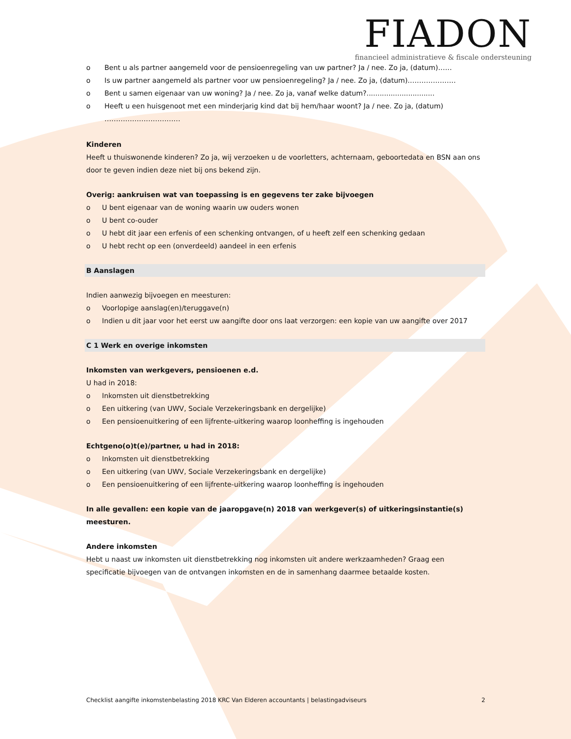FIADON
financieel administratieve & fiscale ondersteuning
o Bent u als partner aangemeld voor de pensioenregeling van uw partner? Ja / nee. Zo ja, (datum)……
o Is uw partner aangemeld als partner voor uw pensioenregeling? Ja / nee. Zo ja, (datum)…………………
o Bent u samen eigenaar van uw woning? Ja / nee. Zo ja, vanaf welke datum?...............................
o Heeft u een huisgenoot met een minderjarig kind dat bij hem/haar woont? Ja / nee. Zo ja, (datum) ……………………………
Kinderen
Heeft u thuiswonende kinderen? Zo ja, wij verzoeken u de voorletters, achternaam, geboortedata en BSN aan ons door te geven indien deze niet bij ons bekend zijn.
Overig: aankruisen wat van toepassing is en gegevens ter zake bijvoegen
o U bent eigenaar van de woning waarin uw ouders wonen
o U bent co-ouder
o U hebt dit jaar een erfenis of een schenking ontvangen, of u heeft zelf een schenking gedaan
o U hebt recht op een (onverdeeld) aandeel in een erfenis
B Aanslagen
Indien aanwezig bijvoegen en meesturen:
o Voorlopige aanslag(en)/teruggave(n)
o Indien u dit jaar voor het eerst uw aangifte door ons laat verzorgen: een kopie van uw aangifte over 2017
C 1 Werk en overige inkomsten
Inkomsten van werkgevers, pensioenen e.d.
U had in 2018:
o Inkomsten uit dienstbetrekking
o Een uitkering (van UWV, Sociale Verzekeringsbank en dergelijke)
o Een pensioenuitkering of een lijfrente-uitkering waarop loonheffing is ingehouden
Echtgeno(o)t(e)/partner, u had in 2018:
o Inkomsten uit dienstbetrekking
o Een uitkering (van UWV, Sociale Verzekeringsbank en dergelijke)
o Een pensioenuitkering of een lijfrente-uitkering waarop loonheffing is ingehouden
In alle gevallen: een kopie van de jaaropgave(n) 2018 van werkgever(s) of uitkeringsinstantie(s) meesturen.
Andere inkomsten
Hebt u naast uw inkomsten uit dienstbetrekking nog inkomsten uit andere werkzaamheden? Graag een specificatie bijvoegen van de ontvangen inkomsten en de in samenhang daarmee betaalde kosten.
Checklist aangifte inkomstenbelasting 2018 KRC Van Elderen accountants | belastingadviseurs 2